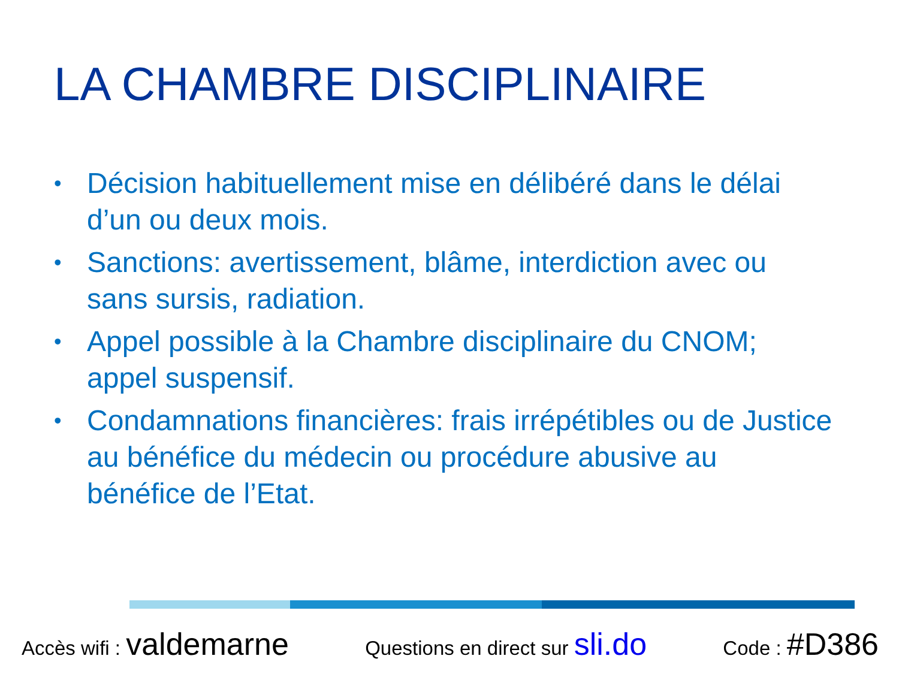LA CHAMBRE DISCIPLINAIRE
• Décision habituellement mise en délibéré dans le délai d’un ou deux mois.
• Sanctions: avertissement, blâme, interdiction avec ou sans sursis, radiation.
• Appel possible à la Chambre disciplinaire du CNOM; appel suspensif.
• Condamnations financières: frais irrépétibles ou de Justice au bénéfice du médecin ou procédure abusive au bénéfice de l’Etat.
Accès wifi : valdemarne Questions en direct sur sli.do Code : #D386